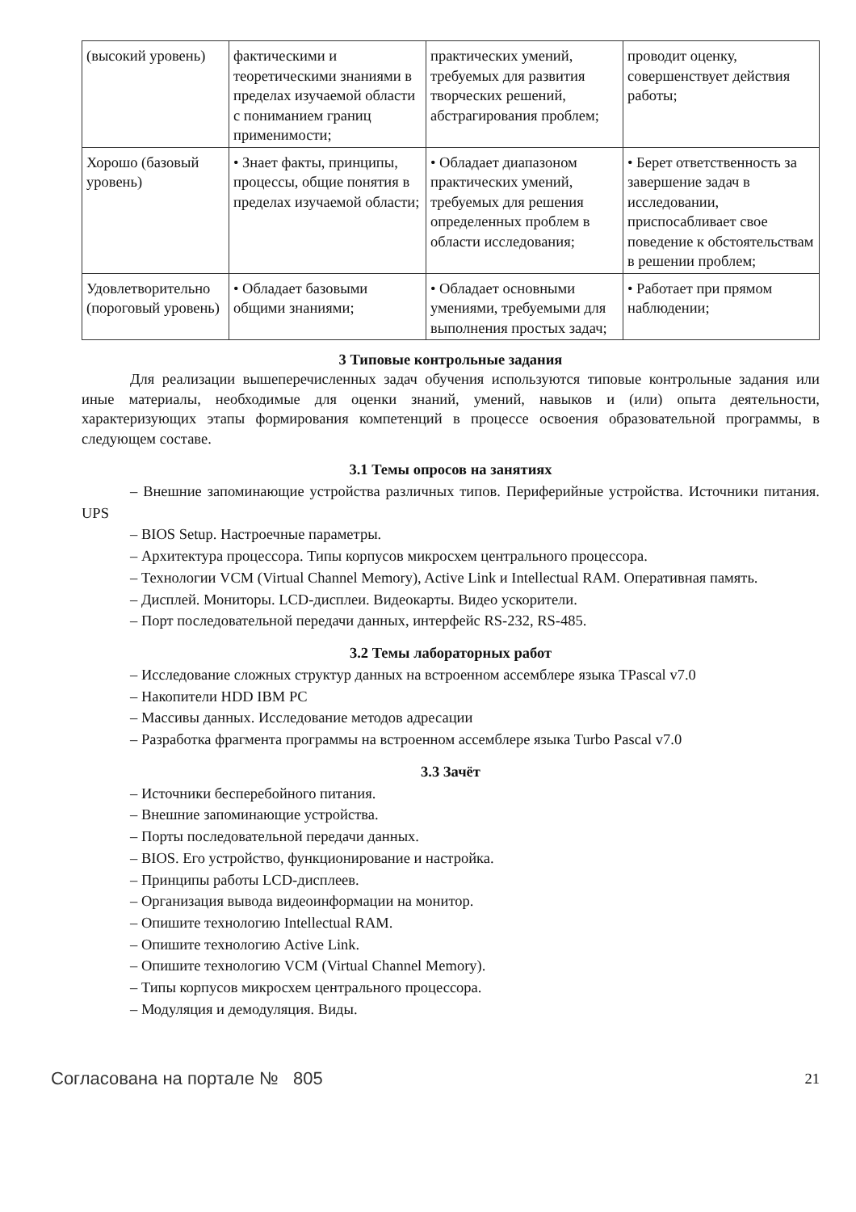| (высокий уровень) | фактическими и теоретическими знаниями в пределах изучаемой области с пониманием границ применимости; | практических умений, требуемых для развития творческих решений, абстрагирования проблем; | проводит оценку, совершенствует действия работы; |
| Хорошо (базовый уровень) | • Знает факты, принципы, процессы, общие понятия в пределах изучаемой области; | • Обладает диапазоном практических умений, требуемых для решения определенных проблем в области исследования; | • Берет ответственность за завершение задач в исследовании, приспосабливает свое поведение к обстоятельствам в решении проблем; |
| Удовлетворительно (пороговый уровень) | • Обладает базовыми общими знаниями; | • Обладает основными умениями, требуемыми для выполнения простых задач; | • Работает при прямом наблюдении; |
3 Типовые контрольные задания
Для реализации вышеперечисленных задач обучения используются типовые контрольные задания или иные материалы, необходимые для оценки знаний, умений, навыков и (или) опыта деятельности, характеризующих этапы формирования компетенций в процессе освоения образовательной программы, в следующем составе.
3.1 Темы опросов на занятиях
– Внешние запоминающие устройства различных типов. Периферийные устройства. Источники питания. UPS
– BIOS Setup. Настроечные параметры.
– Архитектура процессора. Типы корпусов микросхем центрального процессора.
– Технологии VCM (Virtual Channel Memory), Active Link и Intellectual RAM. Оперативная память.
– Дисплей. Мониторы. LCD-дисплеи. Видеокарты. Видео ускорители.
– Порт последовательной передачи данных, интерфейс RS-232, RS-485.
3.2 Темы лабораторных работ
– Исследование сложных структур данных на встроенном ассемблере языка TPascal v7.0
– Накопители HDD IBM PC
– Массивы данных. Исследование методов адресации
– Разработка фрагмента программы на встроенном ассемблере языка Turbo Pascal v7.0
3.3 Зачёт
– Источники бесперебойного питания.
– Внешние запоминающие устройства.
– Порты последовательной передачи данных.
– BIOS. Его устройство, функционирование и настройка.
– Принципы работы LCD-дисплеев.
– Организация вывода видеоинформации на монитор.
– Опишите технологию Intellectual RAM.
– Опишите технологию Active Link.
– Опишите технологию VCM (Virtual Channel Memory).
– Типы корпусов микросхем центрального процессора.
– Модуляция и демодуляция. Виды.
Согласована на портале № 805 21